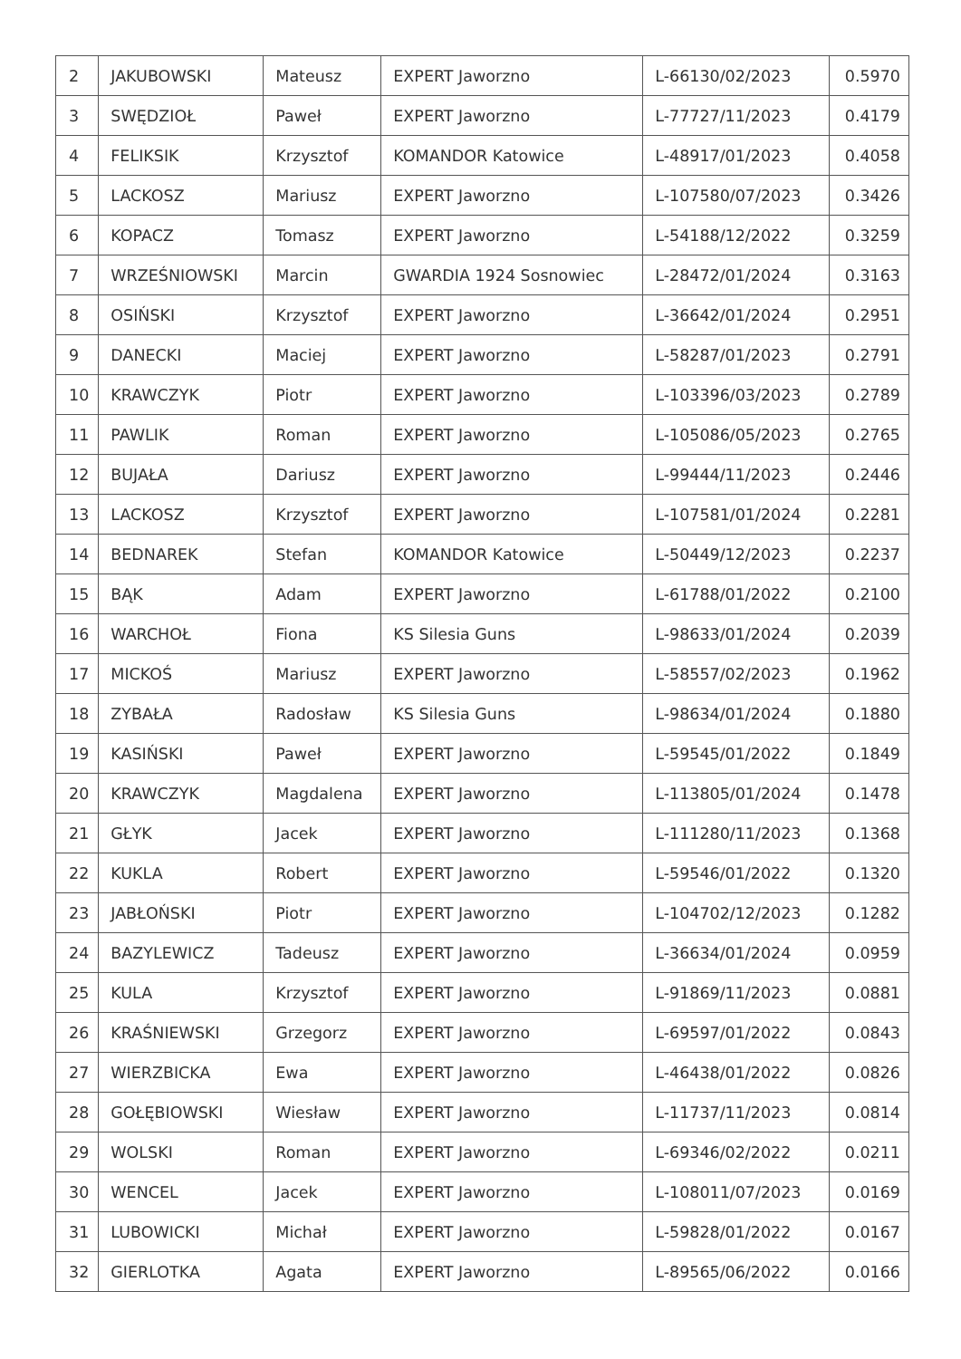| 2 | JAKUBOWSKI | Mateusz | EXPERT Jaworzno | L-66130/02/2023 | 0.5970 |
| 3 | SWĘDZIOŁ | Paweł | EXPERT Jaworzno | L-77727/11/2023 | 0.4179 |
| 4 | FELIKSIK | Krzysztof | KOMANDOR Katowice | L-48917/01/2023 | 0.4058 |
| 5 | LACKOSZ | Mariusz | EXPERT Jaworzno | L-107580/07/2023 | 0.3426 |
| 6 | KOPACZ | Tomasz | EXPERT Jaworzno | L-54188/12/2022 | 0.3259 |
| 7 | WRZEŚNIOWSKI | Marcin | GWARDIA 1924 Sosnowiec | L-28472/01/2024 | 0.3163 |
| 8 | OSIŃSKI | Krzysztof | EXPERT Jaworzno | L-36642/01/2024 | 0.2951 |
| 9 | DANECKI | Maciej | EXPERT Jaworzno | L-58287/01/2023 | 0.2791 |
| 10 | KRAWCZYK | Piotr | EXPERT Jaworzno | L-103396/03/2023 | 0.2789 |
| 11 | PAWLIK | Roman | EXPERT Jaworzno | L-105086/05/2023 | 0.2765 |
| 12 | BUJAŁA | Dariusz | EXPERT Jaworzno | L-99444/11/2023 | 0.2446 |
| 13 | LACKOSZ | Krzysztof | EXPERT Jaworzno | L-107581/01/2024 | 0.2281 |
| 14 | BEDNAREK | Stefan | KOMANDOR Katowice | L-50449/12/2023 | 0.2237 |
| 15 | BĄK | Adam | EXPERT Jaworzno | L-61788/01/2022 | 0.2100 |
| 16 | WARCHOŁ | Fiona | KS Silesia Guns | L-98633/01/2024 | 0.2039 |
| 17 | MICKOŚ | Mariusz | EXPERT Jaworzno | L-58557/02/2023 | 0.1962 |
| 18 | ZYBAŁA | Radosław | KS Silesia Guns | L-98634/01/2024 | 0.1880 |
| 19 | KASIŃSKI | Paweł | EXPERT Jaworzno | L-59545/01/2022 | 0.1849 |
| 20 | KRAWCZYK | Magdalena | EXPERT Jaworzno | L-113805/01/2024 | 0.1478 |
| 21 | GŁYK | Jacek | EXPERT Jaworzno | L-111280/11/2023 | 0.1368 |
| 22 | KUKLA | Robert | EXPERT Jaworzno | L-59546/01/2022 | 0.1320 |
| 23 | JABŁOŃSKI | Piotr | EXPERT Jaworzno | L-104702/12/2023 | 0.1282 |
| 24 | BAZYLEWICZ | Tadeusz | EXPERT Jaworzno | L-36634/01/2024 | 0.0959 |
| 25 | KULA | Krzysztof | EXPERT Jaworzno | L-91869/11/2023 | 0.0881 |
| 26 | KRAŚNIEWSKI | Grzegorz | EXPERT Jaworzno | L-69597/01/2022 | 0.0843 |
| 27 | WIERZBICKA | Ewa | EXPERT Jaworzno | L-46438/01/2022 | 0.0826 |
| 28 | GOŁĘBIOWSKI | Wiesław | EXPERT Jaworzno | L-11737/11/2023 | 0.0814 |
| 29 | WOLSKI | Roman | EXPERT Jaworzno | L-69346/02/2022 | 0.0211 |
| 30 | WENCEL | Jacek | EXPERT Jaworzno | L-108011/07/2023 | 0.0169 |
| 31 | LUBOWICKI | Michał | EXPERT Jaworzno | L-59828/01/2022 | 0.0167 |
| 32 | GIERLOTKA | Agata | EXPERT Jaworzno | L-89565/06/2022 | 0.0166 |